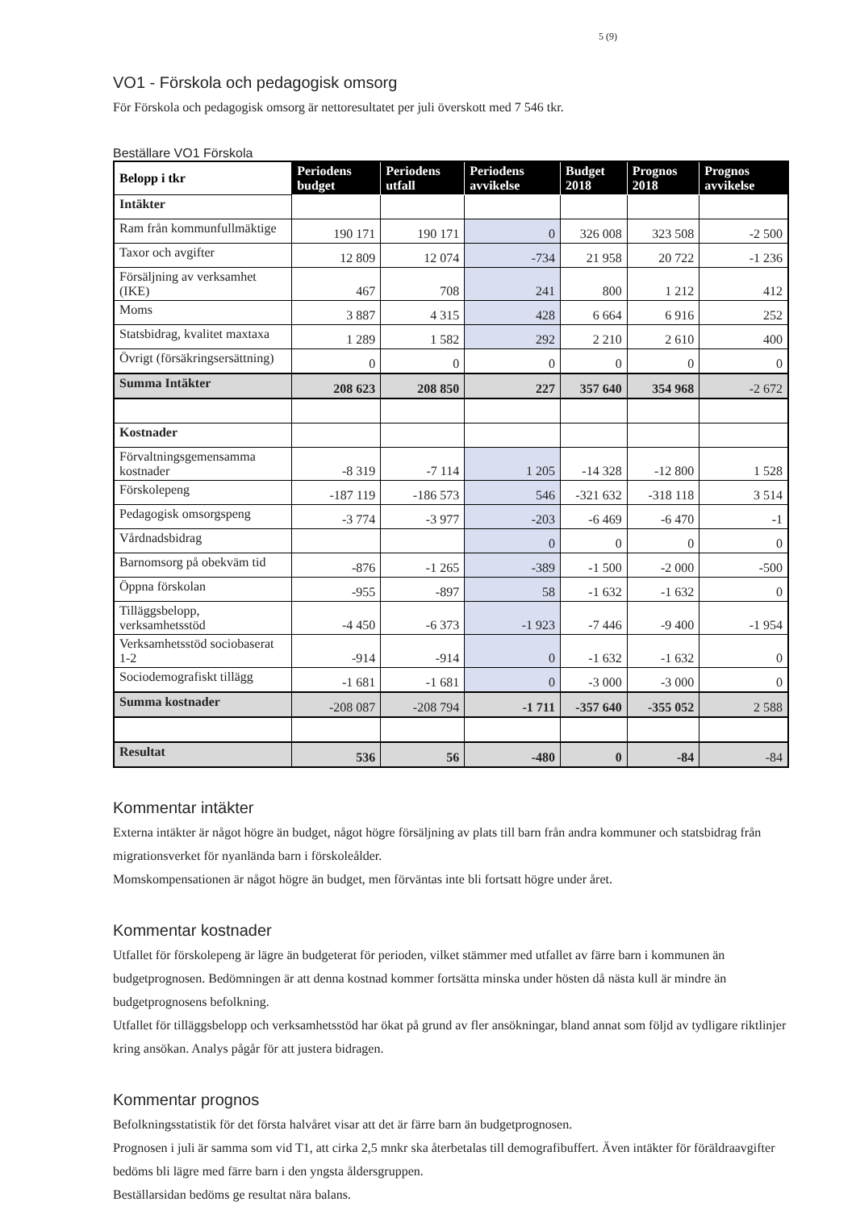5 (9)
VO1 - Förskola och pedagogisk omsorg
För Förskola och pedagogisk omsorg är nettoresultatet per juli överskott med 7 546 tkr.
Beställare VO1 Förskola
| Belopp i tkr | Periodens budget | Periodens utfall | Periodens avvikelse | Budget 2018 | Prognos 2018 | Prognos avvikelse |
| --- | --- | --- | --- | --- | --- | --- |
| Intäkter | | | | | | |
| Ram från kommunfullmäktige | 190 171 | 190 171 | 0 | 326 008 | 323 508 | -2 500 |
| Taxor och avgifter | 12 809 | 12 074 | -734 | 21 958 | 20 722 | -1 236 |
| Försäljning av verksamhet (IKE) | 467 | 708 | 241 | 800 | 1 212 | 412 |
| Moms | 3 887 | 4 315 | 428 | 6 664 | 6 916 | 252 |
| Statsbidrag, kvalitet maxtaxa | 1 289 | 1 582 | 292 | 2 210 | 2 610 | 400 |
| Övrigt (försäkringsersättning) | 0 | 0 | 0 | 0 | 0 | 0 |
| Summa Intäkter | 208 623 | 208 850 | 227 | 357 640 | 354 968 | -2 672 |
| Kostnader | | | | | | |
| Förvaltningsgemensamma kostnader | -8 319 | -7 114 | 1 205 | -14 328 | -12 800 | 1 528 |
| Förskolepeng | -187 119 | -186 573 | 546 | -321 632 | -318 118 | 3 514 |
| Pedagogisk omsorgspeng | -3 774 | -3 977 | -203 | -6 469 | -6 470 | -1 |
| Vårdnadsbidrag | | | 0 | 0 | 0 | 0 |
| Barnomsorg på obekväm tid | -876 | -1 265 | -389 | -1 500 | -2 000 | -500 |
| Öppna förskolan | -955 | -897 | 58 | -1 632 | -1 632 | 0 |
| Tilläggsbelopp, verksamhetsstöd | -4 450 | -6 373 | -1 923 | -7 446 | -9 400 | -1 954 |
| Verksamhetsstöd sociobaserat 1-2 | -914 | -914 | 0 | -1 632 | -1 632 | 0 |
| Sociodemografiskt tillägg | -1 681 | -1 681 | 0 | -3 000 | -3 000 | 0 |
| Summa kostnader | -208 087 | -208 794 | -1 711 | -357 640 | -355 052 | 2 588 |
| Resultat | 536 | 56 | -480 | 0 | -84 | -84 |
Kommentar intäkter
Externa intäkter är något högre än budget, något högre försäljning av plats till barn från andra kommuner och statsbidrag från migrationsverket för nyanlända barn i förskoleålder.
Momskompensationen är något högre än budget, men förväntas inte bli fortsatt högre under året.
Kommentar kostnader
Utfallet för förskolepeng är lägre än budgeterat för perioden, vilket stämmer med utfallet av färre barn i kommunen än budgetprognosen. Bedömningen är att denna kostnad kommer fortsätta minska under hösten då nästa kull är mindre än budgetprognosens befolkning.
Utfallet för tilläggsbelopp och verksamhetsstöd har ökat på grund av fler ansökningar, bland annat som följd av tydligare riktlinjer kring ansökan. Analys pågår för att justera bidragen.
Kommentar prognos
Befolkningsstatistik för det första halvåret visar att det är färre barn än budgetprognosen.
Prognosen i juli är samma som vid T1, att cirka 2,5 mnkr ska återbetalas till demografibuffert. Även intäkter för föräldraavgifter bedöms bli lägre med färre barn i den yngsta åldersgruppen.
Beställarsidan bedöms ge resultat nära balans.